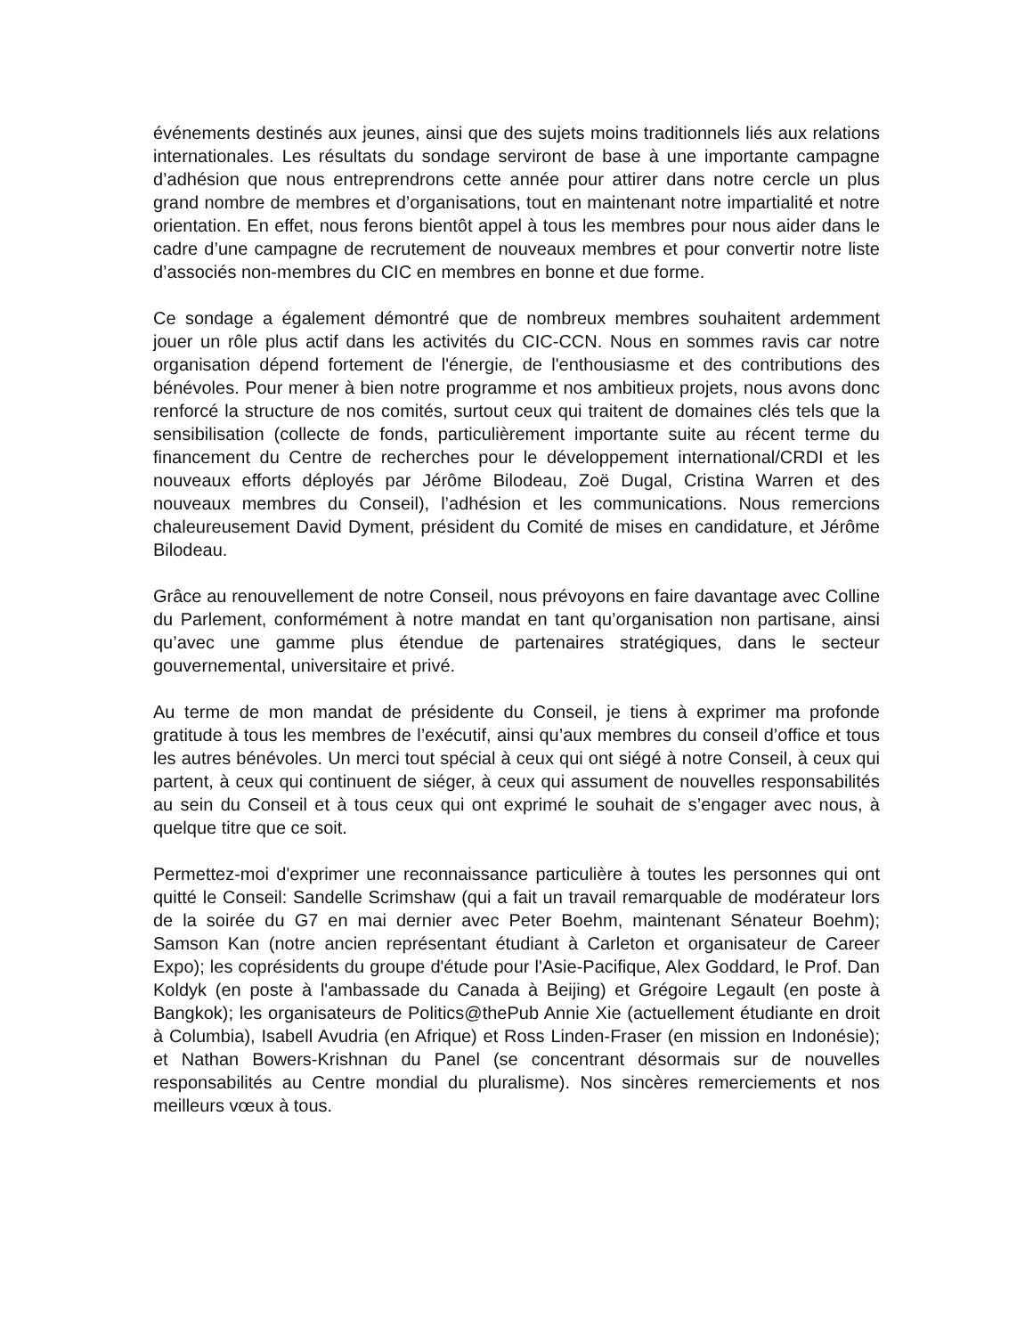événements destinés aux jeunes, ainsi que des sujets moins traditionnels liés aux relations internationales. Les résultats du sondage serviront de base à une importante campagne d’adhésion que nous entreprendrons cette année pour attirer dans notre cercle un plus grand nombre de membres et d’organisations, tout en maintenant notre impartialité et notre orientation. En effet, nous ferons bientôt appel à tous les membres pour nous aider dans le cadre d’une campagne de recrutement de nouveaux membres et pour convertir notre liste d’associés non-membres du CIC en membres en bonne et due forme.
Ce sondage a également démontré que de nombreux membres souhaitent ardemment jouer un rôle plus actif dans les activités du CIC-CCN. Nous en sommes ravis car notre organisation dépend fortement de l'énergie, de l'enthousiasme et des contributions des bénévoles. Pour mener à bien notre programme et nos ambitieux projets, nous avons donc renforcé la structure de nos comités, surtout ceux qui traitent de domaines clés tels que la sensibilisation (collecte de fonds, particulièrement importante suite au récent terme du financement du Centre de recherches pour le développement international/CRDI et les nouveaux efforts déployés par Jérôme Bilodeau, Zoë Dugal, Cristina Warren et des nouveaux membres du Conseil), l’adhésion et les communications. Nous remercions chaleureusement David Dyment, président du Comité de mises en candidature, et Jérôme Bilodeau.
Grâce au renouvellement de notre Conseil, nous prévoyons en faire davantage avec Colline du Parlement, conformément à notre mandat en tant qu’organisation non partisane, ainsi qu’avec une gamme plus étendue de partenaires stratégiques, dans le secteur gouvernemental, universitaire et privé.
Au terme de mon mandat de présidente du Conseil, je tiens à exprimer ma profonde gratitude à tous les membres de l’exécutif, ainsi qu’aux membres du conseil d’office et tous les autres bénévoles. Un merci tout spécial à ceux qui ont siégé à notre Conseil, à ceux qui partent, à ceux qui continuent de siéger, à ceux qui assument de nouvelles responsabilités au sein du Conseil et à tous ceux qui ont exprimé le souhait de s’engager avec nous, à quelque titre que ce soit.
Permettez-moi d'exprimer une reconnaissance particulière à toutes les personnes qui ont quitté le Conseil: Sandelle Scrimshaw (qui a fait un travail remarquable de modérateur lors de la soirée du G7 en mai dernier avec Peter Boehm, maintenant Sénateur Boehm); Samson Kan (notre ancien représentant étudiant à Carleton et organisateur de Career Expo); les coprésidents du groupe d'étude pour l'Asie-Pacifique, Alex Goddard, le Prof. Dan Koldyk (en poste à l'ambassade du Canada à Beijing) et Grégoire Legault (en poste à Bangkok); les organisateurs de Politics@thePub Annie Xie (actuellement étudiante en droit à Columbia), Isabell Avudria (en Afrique) et Ross Linden-Fraser (en mission en Indonésie); et Nathan Bowers-Krishnan du Panel (se concentrant désormais sur de nouvelles responsabilités au Centre mondial du pluralisme). Nos sincères remerciements et nos meilleurs vœux à tous.